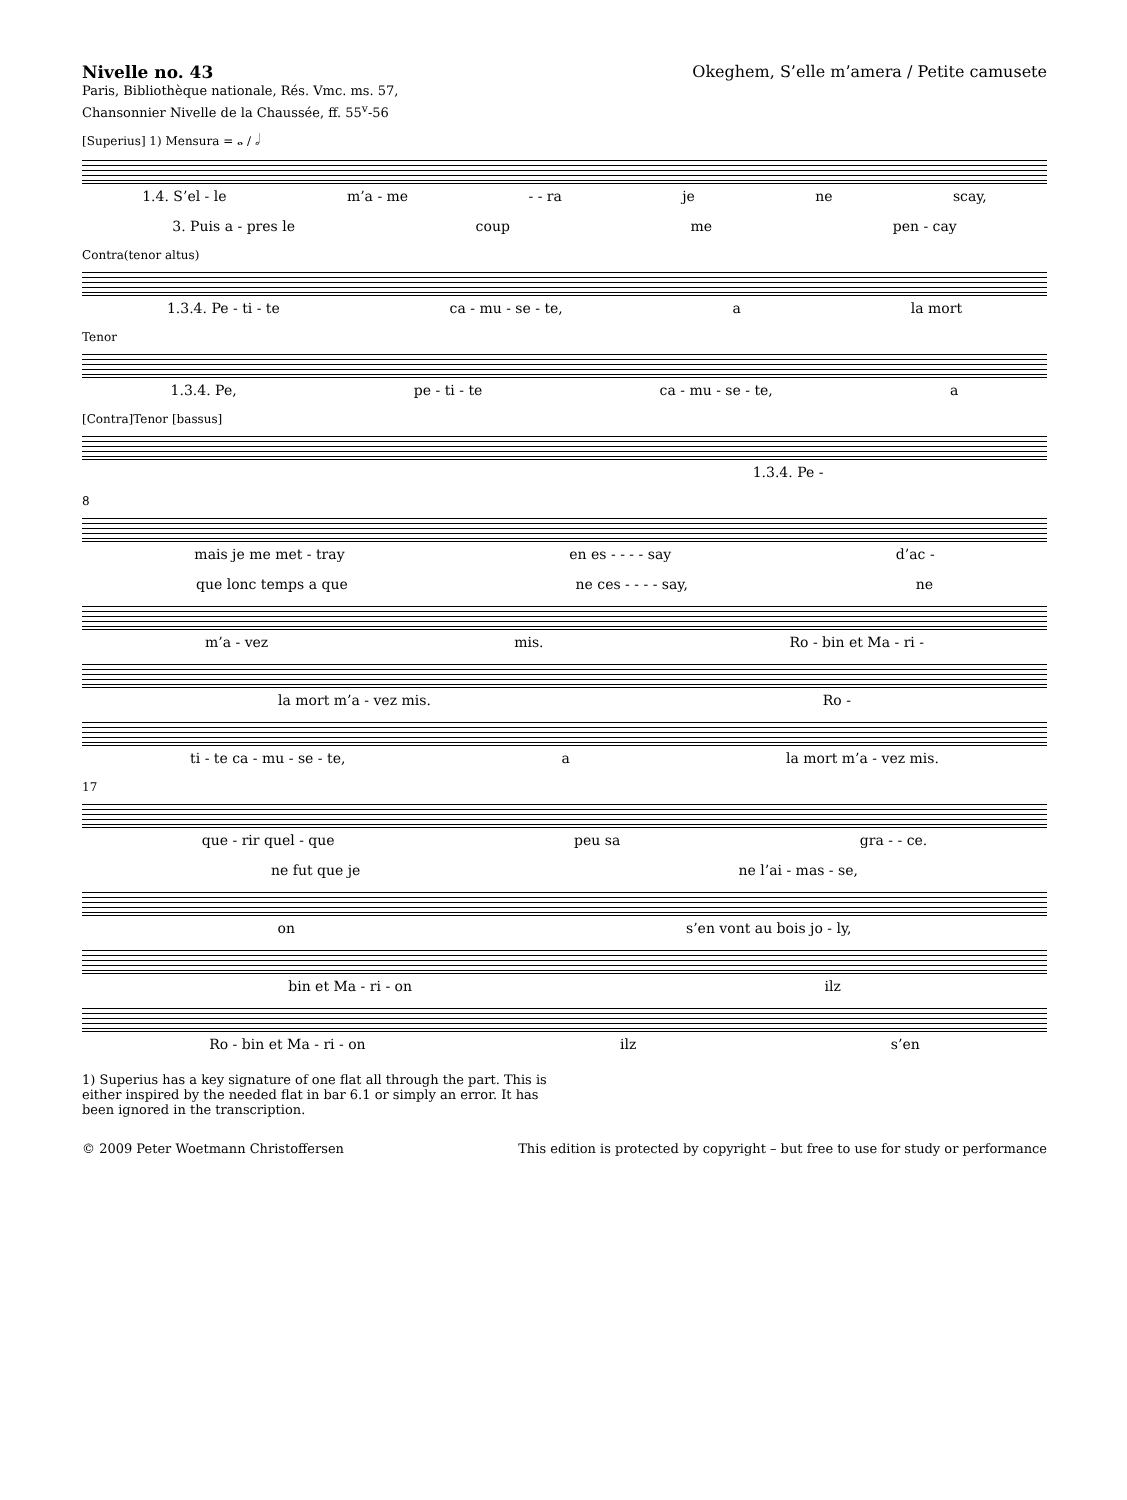Nivelle no. 43
Paris, Bibliothèque nationale, Rés. Vmc. ms. 57,
Chansonnier Nivelle de la Chaussée, ff. 55<sup>v</sup>-56
Okeghem, S’elle m’amera / Petite camusete
[Superius] 1) Mensura = 𝅝 / 𝅗𝅥
1.4. S’el - le m’a - me - - ra je ne scay,
3. Puis a - pres le coup me pen - cay
Contra(tenor altus)
1.3.4. Pe - ti - te ca - mu - se - te, a la mort
Tenor
1.3.4. Pe, pe - ti - te ca - mu - se - te, a
[Contra]Tenor [bassus]
1.3.4. Pe -
8
mais je me met - tray en es - - - - say d’ac -
que lonc temps a que ne ces - - - - say, ne
m’a - vez mis. Ro - bin et Ma - ri -
la mort m’a - vez mis. Ro -
ti - te ca - mu - se - te, a la mort m’a - vez mis.
17
que - rir quel - que peu sa gra - - ce.
ne fut que je ne l’ai - mas - se,
on s’en vont au bois jo - ly,
bin et Ma - ri - on ilz
Ro - bin et Ma - ri - on ilz s’en
1) Superius has a key signature of one flat all through the part. This is either inspired by the needed flat in bar 6.1 or simply an error. It has been ignored in the transcription.
© 2009 Peter Woetmann Christoffersen This edition is protected by copyright – but free to use for study or performance